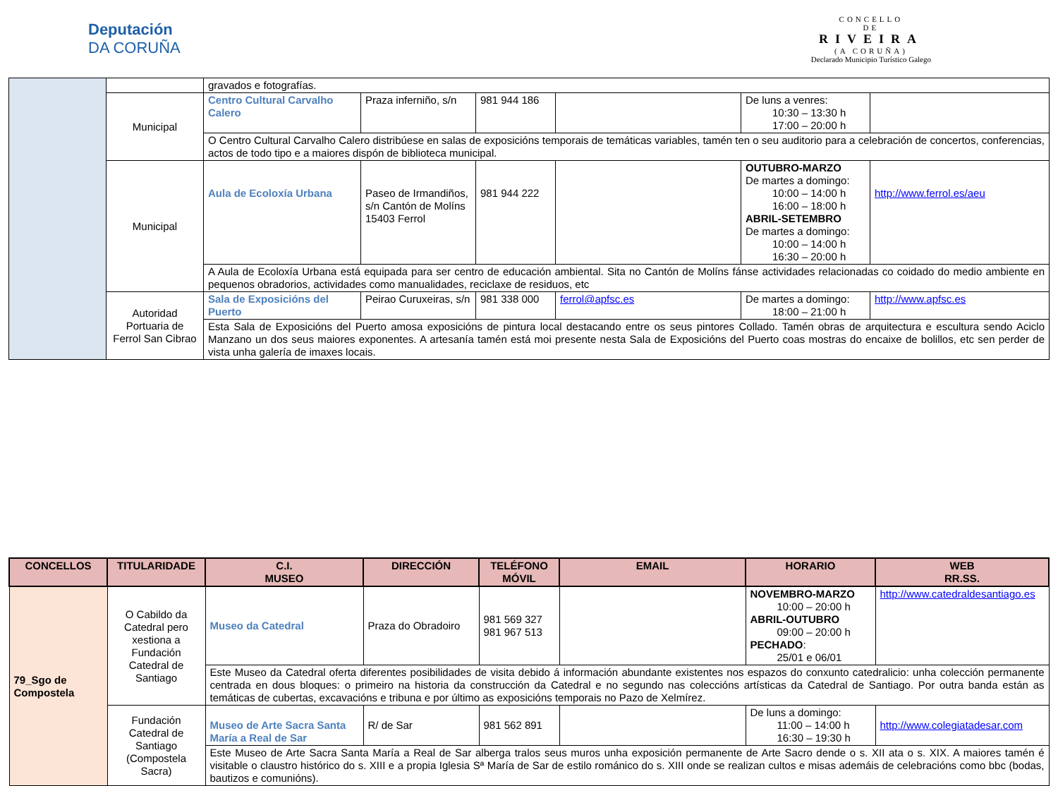Deputación
DA CORUÑA
CONCELLO
DE
RIVEIRA
(A CORUÑA)
Declarado Municipio Turístico Galego
| | | gravados e fotografías. | | | | | |
| | Municipal | Centro Cultural Carvalho Calero | Praza inferniño, s/n | 981 944 186 | | De luns a venres: 10:30 – 13:30 h 17:00 – 20:00 h | |
| | | O Centro Cultural Carvalho Calero distribúese en salas de exposicións temporais de temáticas variables, tamén ten o seu auditorio para a celebración de concertos, conferencias, actos de todo tipo e a maiores dispón de biblioteca municipal. | | | | | |
| | Municipal | Aula de Ecoloxía Urbana | Paseo de Irmandiños, s/n Cantón de Molíns 15403 Ferrol | 981 944 222 | | OUTUBRO-MARZO De martes a domingo: 10:00 – 14:00 h 16:00 – 18:00 h ABRIL-SETEMBRO De martes a domingo: 10:00 – 14:00 h 16:30 – 20:00 h | http://www.ferrol.es/aeu |
| | | A Aula de Ecoloxía Urbana está equipada para ser centro de educación ambiental. Sita no Cantón de Molíns fánse actividades relacionadas co coidado do medio ambiente en pequenos obradorios, actividades como manualidades, reciclaxe de residuos, etc | | | | | |
| | Autoridad Portuaria de Ferrol San Cibrao | Sala de Exposicións del Puerto | Peirao Curuxeiras, s/n | 981 338 000 | ferrol@apfsc.es | De martes a domingo: 18:00 – 21:00 h | http://www.apfsc.es |
| | | Esta Sala de Exposicións del Puerto amosa exposicións de pintura local destacando entre os seus pintores Collado. Tamén obras de arquitectura e escultura sendo Aciclo Manzano un dos seus maiores exponentes. A artesanía tamén está moi presente nesta Sala de Exposicións del Puerto coas mostras do encaixe de bolillos, etc sen perder de vista unha galería de imaxes locais. | | | | | |
| CONCELLOS | TITULARIDADE | C.I. MUSEO | DIRECCIÓN | TELÉFONO MÓVIL | EMAIL | HORARIO | WEB RR.SS. |
| --- | --- | --- | --- | --- | --- | --- | --- |
| 79_Sgo de Compostela | O Cabildo da Catedral pero xestiona a Fundación Catedral de Santiago | Museo da Catedral | Praza do Obradoiro | 981 569 327 981 967 513 | | NOVEMBRO-MARZO 10:00 – 20:00 h ABRIL-OUTUBRO 09:00 – 20:00 h PECHADO : 25/01 e 06/01 | http://www.catedraldesantiago.es |
| | | Este Museo da Catedral oferta diferentes posibilidades de visita debido á información abundante existentes nos espazos do conxunto catedralicio: unha colección permanente centrada en dous bloques: o primeiro na historia da construcción da Catedral e no segundo nas coleccións artísticas da Catedral de Santiago. Por outra banda están as temáticas de cubertas, excavacións e tribuna e por último as exposicións temporais no Pazo de Xelmírez. | | | | | |
| | Fundación Catedral de Santiago (Compostela Sacra) | Museo de Arte Sacra Santa María a Real de Sar | R/ de Sar | 981 562 891 | | De luns a domingo: 11:00 – 14:00 h 16:30 – 19:30 h | http://www.colegiatadesar.com |
| | | Este Museo de Arte Sacra Santa María a Real de Sar alberga tralos seus muros unha exposición permanente de Arte Sacro dende o s. XII ata o s. XIX. A maiores tamén é visitable o claustro histórico do s. XIII e a propia Iglesia Sª María de Sar de estilo románico do s. XIII onde se realizan cultos e misas ademáis de celebracións como bbc (bodas, bautizos e comunións). | | | | | |